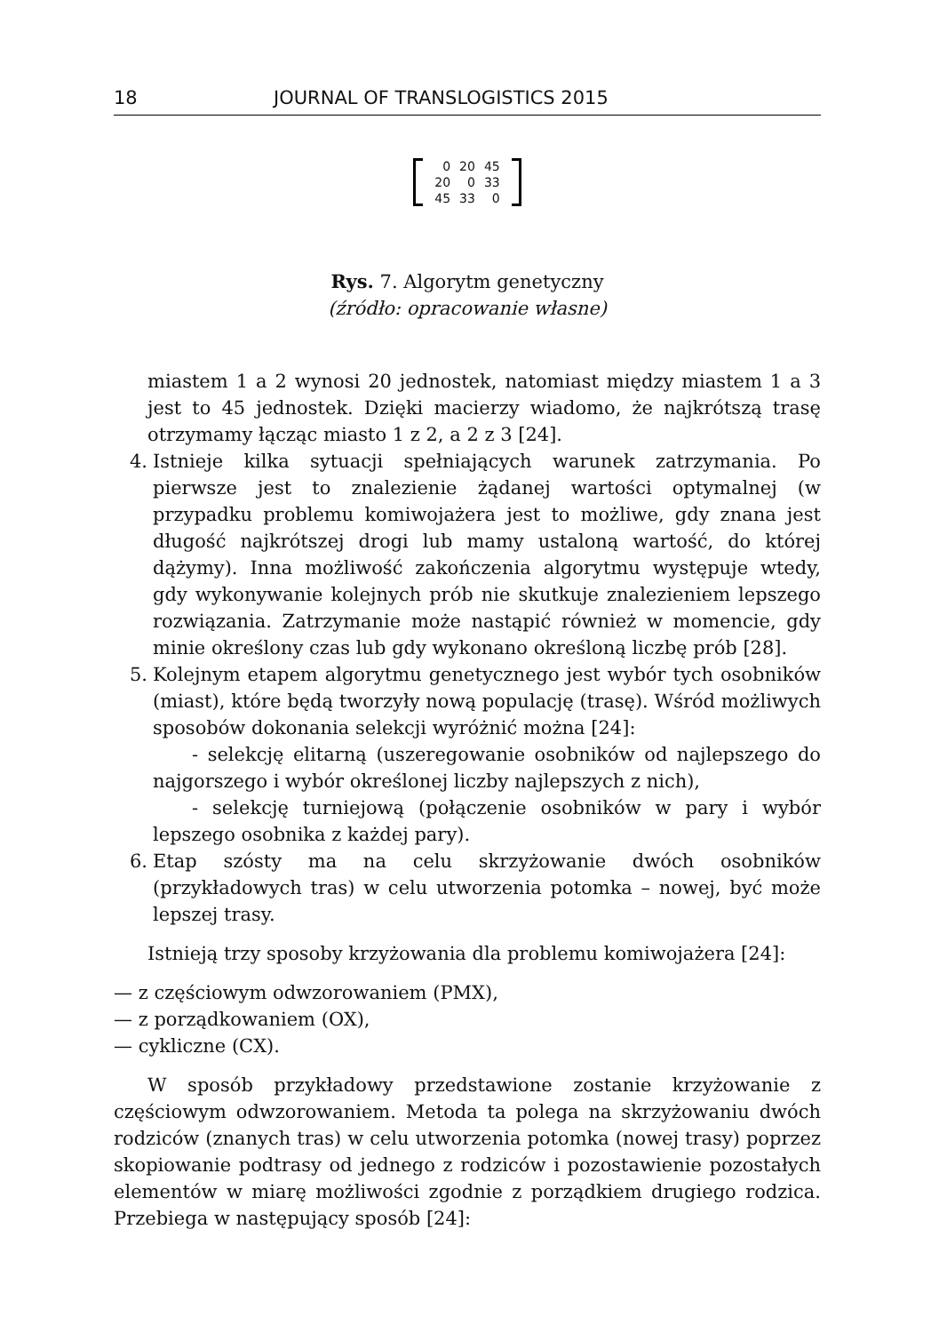18 JOURNAL OF TRANSLOGISTICS 2015
| 0 | 20 | 45 |
| 20 | 0 | 33 |
| 45 | 33 | 0 |
Rys. 7. Algorytm genetyczny
(źródło: opracowanie własne)
miastem 1 a 2 wynosi 20 jednostek, natomiast między miastem 1 a 3 jest to 45 jednostek. Dzięki macierzy wiadomo, że najkrótszą trasę otrzymamy łącząc miasto 1 z 2, a 2 z 3 [24].
4. Istnieje kilka sytuacji spełniających warunek zatrzymania. Po pierwsze jest to znalezienie żądanej wartości optymalnej (w przypadku problemu komiwojażera jest to możliwe, gdy znana jest długość najkrótszej drogi lub mamy ustaloną wartość, do której dążymy). Inna możliwość zakończenia algorytmu występuje wtedy, gdy wykonywanie kolejnych prób nie skutkuje znalezieniem lepszego rozwiązania. Zatrzymanie może nastąpić również w momencie, gdy minie określony czas lub gdy wykonano określoną liczbę prób [28].
5. Kolejnym etapem algorytmu genetycznego jest wybór tych osobników (miast), które będą tworzyły nową populację (trasę). Wśród możliwych sposobów dokonania selekcji wyróżnić można [24]:
- selekcję elitarną (uszeregowanie osobników od najlepszego do najgorszego i wybór określonej liczby najlepszych z nich),
- selekcję turniejową (połączenie osobników w pary i wybór lepszego osobnika z każdej pary).
6. Etap szósty ma na celu skrzyżowanie dwóch osobników (przykładowych tras) w celu utworzenia potomka – nowej, być może lepszej trasy.
Istnieją trzy sposoby krzyżowania dla problemu komiwojażera [24]:
— z częściowym odwzorowaniem (PMX),
— z porządkowaniem (OX),
— cykliczne (CX).
W sposób przykładowy przedstawione zostanie krzyżowanie z częściowym odwzorowaniem. Metoda ta polega na skrzyżowaniu dwóch rodziców (znanych tras) w celu utworzenia potomka (nowej trasy) poprzez skopiowanie podtrasy od jednego z rodziców i pozostawienie pozostałych elementów w miarę możliwości zgodnie z porządkiem drugiego rodzica. Przebiega w następujący sposób [24]: